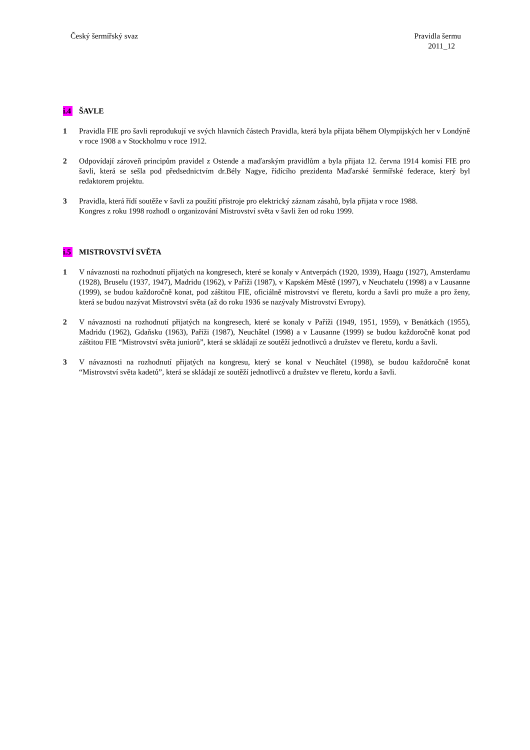Český šermířský svaz Pravidla šermu
2011_12
i.4 ŠAVLE
1 Pravidla FIE pro šavli reprodukují ve svých hlavních částech Pravidla, která byla přijata během Olympijských her v Londýně v roce 1908 a v Stockholmu v roce 1912.
2 Odpovídají zároveň principům pravidel z Ostende a maďarským pravidlům a byla přijata 12. června 1914 komisí FIE pro šavli, která se sešla pod předsednictvím dr.Bély Nagye, řídícího prezidenta Maďarské šermířské federace, který byl redaktorem projektu.
3 Pravidla, která řídí soutěže v šavli za použití přístroje pro elektrický záznam zásahů, byla přijata v roce 1988.
Kongres z roku 1998 rozhodl o organizování Mistrovství světa v šavli žen od roku 1999.
i.5 MISTROVSTVÍ SVĚTA
1 V návaznosti na rozhodnutí přijatých na kongresech, které se konaly v Antverpách (1920, 1939), Haagu (1927), Amsterdamu (1928), Bruselu (1937, 1947), Madridu (1962), v Paříži (1987), v Kapském Městě (1997), v Neuchatelu (1998) a v Lausanne (1999), se budou každoročně konat, pod záštitou FIE, oficiálně mistrovství ve fleretu, kordu a šavli pro muže a pro ženy, která se budou nazývat Mistrovství světa (až do roku 1936 se nazývaly Mistrovství Evropy).
2 V návaznosti na rozhodnutí přijatých na kongresech, které se konaly v Paříži (1949, 1951, 1959), v Benátkách (1955), Madridu (1962), Gdaňsku (1963), Paříži (1987), Neuchâtel (1998) a v Lausanne (1999) se budou každoročně konat pod záštitou FIE “Mistrovství světa juniorů”, která se skládají ze soutěží jednotlivců a družstev ve fleretu, kordu a šavli.
3 V návaznosti na rozhodnutí přijatých na kongresu, který se konal v Neuchâtel (1998), se budou každoročně konat “Mistrovství světa kadetů”, která se skládají ze soutěží jednotlivců a družstev ve fleretu, kordu a šavli.